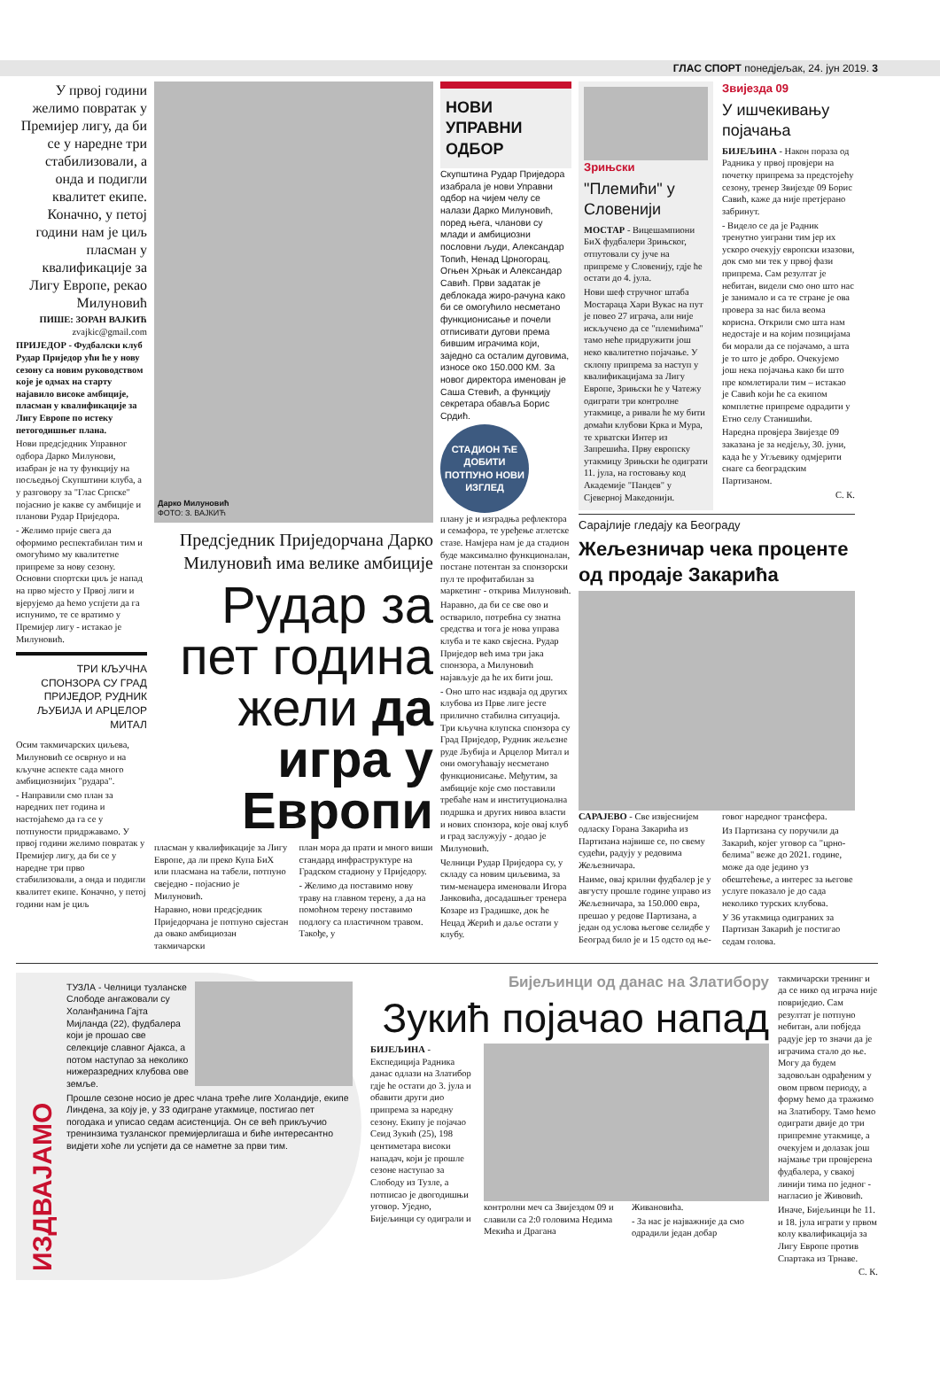ГЛАС СПОРТ понедјељак, 24. јун 2019. 3
У првој години желимо повратак у Премијер лигу, да би се у наредне три стабилизовали, а онда и подигли квалитет екипе. Коначно, у петој години нам је циљ пласман у квалификације за Лигу Европе, рекао Милуновић
ПИШЕ: ЗОРАН ВАЈКИЋ
zvajkic@gmail.com
ПРИЈЕДОР - Фудбалски клуб Рудар Приједор ући ће у нову сезону са новим руководством које је одмах на старту најавило високе амбиције, пласман у квалификације за Лигу Европе по истеку петогодишњег плана.
Нови предсједник Управног одбора Дарко Милунови, изабран је на ту функцију на посљедњој Скупштини клуба, а у разговору за "Глас Српске" појаснио је какве су амбиције и планови Рудар Приједора.
- Желимо прије свега да оформимо респектабилан тим и омогућимо му квалитетне припреме за нову сезону. Основни спортски циљ је напад на прво мјесто у Првој лиги и вјерујемо да ћемо успјети да га испунимо, те се вратимо у Премијер лигу - истакао је Милуновић.
ТРИ КЉУЧНА СПОНЗОРА СУ ГРАД ПРИЈЕДОР, РУДНИК ЉУБИЈА И АРЦЕЛОР МИТАЛ
Осим такмичарских циљева, Милуновић се осврнуо и на кључне аспекте сада много амбициознијих "рудара".
- Направили смо план за наредних пет година и настојаћемо да га се у потпуности придржавамо. У првој години желимо повратак у Премијер лигу, да би се у наредне три прво стабилизовали, а онда и подигли квалитет екипе. Коначно, у петој години нам је циљ
Дарко Милуновић
ФОТО: З. ВАЈКИЋ
Предсједник Приједорчана Дарко Милуновић има велике амбиције
Рудар за пет година жели да игра у Европи
пласман у квалификације за Лигу Европе, да ли преко Купа БиХ или пласмана на табели, потпуно свеједно - појаснио је Милуновић.
Наравно, нови предсједник Приједорчана је потпуно свјестан да овако амбициозан такмичарски
план мора да прати и много виши стандард инфраструктуре на Градском стадиону у Приједору.
- Желимо да поставимо нову траву на главном терену, а да на помоћном терену поставимо подлогу са пластичном травом. Такође, у
НОВИ УПРАВНИ ОДБОР
Скупштина Рудар Приједора изабрала је нови Управни одбор на чијем челу се налази Дарко Милуновић, поред њега, чланови су млади и амбициозни пословни људи, Александар Топић, Ненад Црногорац, Огњен Хрњак и Александар Савић. Први задатак је деблокада жиро-рачуна како би се омогућило несметано функционисање и почели отписивати дугови према бившим играчима који, заједно са осталим дуговима, износе око 150.000 КМ. За новог директора именован је Саша Стевић, а функцију секретара обавља Борис Срдић.
СТАДИОН ЋЕ ДОБИТИ ПОТПУНО НОВИ ИЗГЛЕД
плану је и изградња рефлектора и семафора, те уређење атлетске стазе. Намјера нам је да стадион буде максимално функционалан, постане потентан за спонзорски пул те профитабилан за маркетинг - открива Милуновић.
Наравно, да би се све ово и остварило, потребна су знатна средства и тога је нова управа клуба и те како свјесна. Рудар Приједор већ има три јака спонзора, а Милуновић најављује да ће их бити још.
- Оно што нас издваја од других клубова из Прве лиге јесте прилично стабилна ситуација. Три кључна клупска спонзора су Град Приједор, Рудник жељезне руде Љубија и Арцелор Митал и они омогућавају несметано функционисање. Међутим, за амбиције које смо поставили требаће нам и институционална подршка и других нивоа власти и нових спонзора, које овај клуб и град заслужују - додао је Милуновић.
Челници Рудар Приједора су, у складу са новим циљевима, за тим-менаџера именовали Игора Јанковића, досадашњег тренера Козаре из Градишке, док ће Нецад Жерић и даље остати у клубу.
Зрињски
"Племићи" у Словенији
МОСТАР - Вицешампиони БиХ фудбалери Зрињског, отпутовали су јуче на припреме у Словенију, гдје ће остати до 4. јула.
Нови шеф стручног штаба Мостараца Хари Вукас на пут је повео 27 играча, али није искључено да се "племићима" тамо неће придружити још неко квалитетно појачање. У склопу припрема за наступ у квалификацијама за Лигу Европе, Зрињски ће у Чатежу одиграти три контролне утакмице, а ривали ће му бити домаћи клубови Крка и Мура, те хрватски Интер из Запрешића. Прву европску утакмицу Зрињски ће одиграти 11. јула, на гостовању код Академије "Пандев" у Сјеверној Македонији.
Звијезда 09
У ишчекивању појачања
БИЈЕЉИНА - Након пораза од Радника у првој провјери на почетку припрема за предстојећу сезону, тренер Звијезде 09 Борис Савић, каже да није претјерано забринут.
- Видело се да је Радник тренутно уиграни тим јер их ускоро очекују европски изазови, док смо ми тек у првој фази припрема. Сам резултат је небитан, видели смо оно што нас је занимало и са те стране је ова провера за нас била веома корисна. Открили смо шта нам недостаје и на којим позицијама би морали да се појачамо, а шта је то што је добро. Очекујемо још нека појачања како би што пре комлетирали тим – истакао је Савић који ће са екипом комплетне припреме одрадити у Етно селу Станишићи.
Наредна провјера Звијезде 09 заказана је за недјељу, 30. јуни, када ће у Угљевику одмјерити снаге са београдским Партизаном.
С. К.
Сарајлије гледају ка Београду
Жељезничар чека проценте од продаје Закарића
САРАЈЕВО - Све извјеснијем одласку Горана Закарића из Партизана највише се, по свему судећи, радују у редовима Жељезничара.
Наиме, овај крилни фудбалер је у августу прошле године управо из Жељезничара, за 150.000 евра, прешао у редове Партизана, а један од услова његове селидбе у Београд било је и 15 одсто од ње-
говог наредног трансфера.
Из Партизана су поручили да Закарић, којег уговор са "црно-белима" веже до 2021. године, може да оде једино уз обештећење, а интерес за његове услуге показало је до сада неколико турских клубова.
У 36 утакмица одиграних за Партизан Закарић је постигао седам голова.
ИЗДВАЈАМО
ТУЗЛА - Челници тузланске Слободе ангажовали су Холанђанина Гајта Мијланда (22), фудбалера који је прошао све селекције славног Ајакса, а потом наступао за неколико нижеразредних клубова ове земље.
Прошле сезоне носио је дрес члана треће лиге Холандије, екипе Линдена, за коју је, у 33 одигране утакмице, постигао пет погодака и уписао седам асистенција. Он се већ прикључио тренинзима тузланског премијерлигаша и биће интересантно видјети хоће ли успјети да се наметне за први тим.
Бијељинци од данас на Златибору
Зукић појачао напад
БИЈЕЉИНА - Експедиција Радника данас одлази на Златибор гдје ће остати до 3. јула и обавити други дио припрема за наредну сезону. Екипу је појачао Сеид Зукић (25), 198 центиметара високи нападач, који је прошле сезоне наступао за Слободу из Тузле, а потписао је двогодишњи уговор. Уједно, Бијељинци су одиграли и
контролни меч са Звијездом 09 и славили са 2:0 головима Недима Мекића и Драгана
Живановића.
- За нас је најважније да смо одрадили један добар
такмичарски тренинг и да се нико од играча није повриједио. Сам резултат је потпуно небитан, али побједа радује јер то значи да је играчима стало до ње. Могу да будем задовољан одрађеним у овом првом периоду, а форму ћемо да тражимо на Златибору. Тамо ћемо одиграти двије до три припремне утакмице, а очекујем и долазак још најмање три провјерена фудбалера, у свакој линији тима по једног - нагласио је Живовић.
Иначе, Бијељинци ће 11. и 18. јула играти у првом колу квалификација за Лигу Европе против Спартака из Трнаве.
С. К.